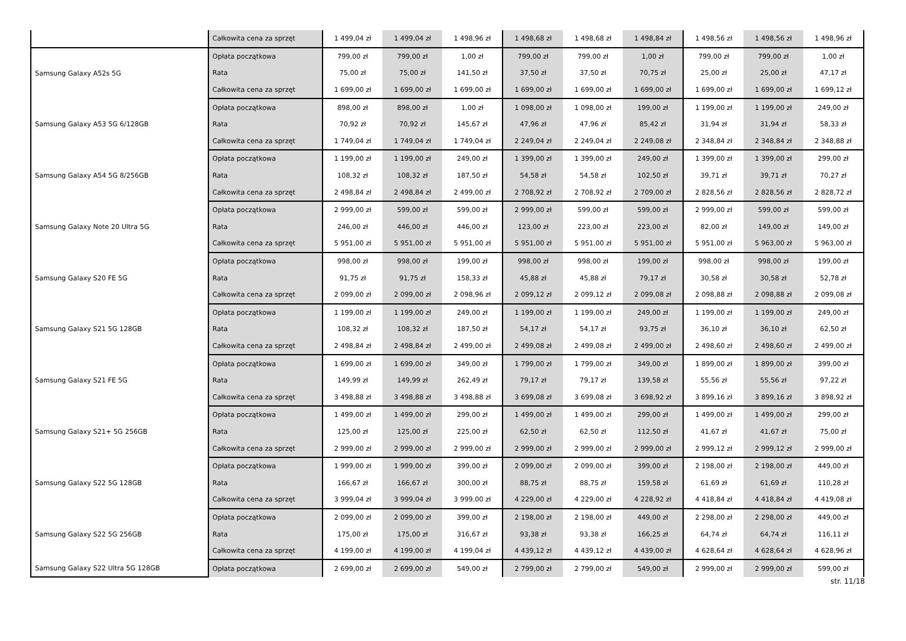| | Całkowita cena za sprzęt | 1 499,04 zł | 1 499,04 zł | 1 498,96 zł | 1 498,68 zł | 1 498,68 zł | 1 498,84 zł | 1 498,56 zł | 1 498,56 zł | 1 498,96 zł |
| Samsung Galaxy A52s 5G | Opłata początkowa | 799,00 zł | 799,00 zł | 1,00 zł | 799,00 zł | 799,00 zł | 1,00 zł | 799,00 zł | 799,00 zł | 1,00 zł |
| | Rata | 75,00 zł | 75,00 zł | 141,50 zł | 37,50 zł | 37,50 zł | 70,75 zł | 25,00 zł | 25,00 zł | 47,17 zł |
| | Całkowita cena za sprzęt | 1 699,00 zł | 1 699,00 zł | 1 699,00 zł | 1 699,00 zł | 1 699,00 zł | 1 699,00 zł | 1 699,00 zł | 1 699,00 zł | 1 699,12 zł |
| Samsung Galaxy A53 5G 6/128GB | Opłata początkowa | 898,00 zł | 898,00 zł | 1,00 zł | 1 098,00 zł | 1 098,00 zł | 199,00 zł | 1 199,00 zł | 1 199,00 zł | 249,00 zł |
| | Rata | 70,92 zł | 70,92 zł | 145,67 zł | 47,96 zł | 47,96 zł | 85,42 zł | 31,94 zł | 31,94 zł | 58,33 zł |
| | Całkowita cena za sprzęt | 1 749,04 zł | 1 749,04 zł | 1 749,04 zł | 2 249,04 zł | 2 249,04 zł | 2 249,08 zł | 2 348,84 zł | 2 348,84 zł | 2 348,88 zł |
| Samsung Galaxy A54 5G 8/256GB | Opłata początkowa | 1 199,00 zł | 1 199,00 zł | 249,00 zł | 1 399,00 zł | 1 399,00 zł | 249,00 zł | 1 399,00 zł | 1 399,00 zł | 299,00 zł |
| | Rata | 108,32 zł | 108,32 zł | 187,50 zł | 54,58 zł | 54,58 zł | 102,50 zł | 39,71 zł | 39,71 zł | 70,27 zł |
| | Całkowita cena za sprzęt | 2 498,84 zł | 2 498,84 zł | 2 499,00 zł | 2 708,92 zł | 2 708,92 zł | 2 709,00 zł | 2 828,56 zł | 2 828,56 zł | 2 828,72 zł |
| Samsung Galaxy Note 20 Ultra 5G | Opłata początkowa | 2 999,00 zł | 599,00 zł | 599,00 zł | 2 999,00 zł | 599,00 zł | 599,00 zł | 2 999,00 zł | 599,00 zł | 599,00 zł |
| | Rata | 246,00 zł | 446,00 zł | 446,00 zł | 123,00 zł | 223,00 zł | 223,00 zł | 82,00 zł | 149,00 zł | 149,00 zł |
| | Całkowita cena za sprzęt | 5 951,00 zł | 5 951,00 zł | 5 951,00 zł | 5 951,00 zł | 5 951,00 zł | 5 951,00 zł | 5 951,00 zł | 5 963,00 zł | 5 963,00 zł |
| Samsung Galaxy S20 FE 5G | Opłata początkowa | 998,00 zł | 998,00 zł | 199,00 zł | 998,00 zł | 998,00 zł | 199,00 zł | 998,00 zł | 998,00 zł | 199,00 zł |
| | Rata | 91,75 zł | 91,75 zł | 158,33 zł | 45,88 zł | 45,88 zł | 79,17 zł | 30,58 zł | 30,58 zł | 52,78 zł |
| | Całkowita cena za sprzęt | 2 099,00 zł | 2 099,00 zł | 2 098,96 zł | 2 099,12 zł | 2 099,12 zł | 2 099,08 zł | 2 098,88 zł | 2 098,88 zł | 2 099,08 zł |
| Samsung Galaxy S21 5G 128GB | Opłata początkowa | 1 199,00 zł | 1 199,00 zł | 249,00 zł | 1 199,00 zł | 1 199,00 zł | 249,00 zł | 1 199,00 zł | 1 199,00 zł | 249,00 zł |
| | Rata | 108,32 zł | 108,32 zł | 187,50 zł | 54,17 zł | 54,17 zł | 93,75 zł | 36,10 zł | 36,10 zł | 62,50 zł |
| | Całkowita cena za sprzęt | 2 498,84 zł | 2 498,84 zł | 2 499,00 zł | 2 499,08 zł | 2 499,08 zł | 2 499,00 zł | 2 498,60 zł | 2 498,60 zł | 2 499,00 zł |
| Samsung Galaxy S21 FE 5G | Opłata początkowa | 1 699,00 zł | 1 699,00 zł | 349,00 zł | 1 799,00 zł | 1 799,00 zł | 349,00 zł | 1 899,00 zł | 1 899,00 zł | 399,00 zł |
| | Rata | 149,99 zł | 149,99 zł | 262,49 zł | 79,17 zł | 79,17 zł | 139,58 zł | 55,56 zł | 55,56 zł | 97,22 zł |
| | Całkowita cena za sprzęt | 3 498,88 zł | 3 498,88 zł | 3 498,88 zł | 3 699,08 zł | 3 699,08 zł | 3 698,92 zł | 3 899,16 zł | 3 899,16 zł | 3 898,92 zł |
| Samsung Galaxy S21+ 5G 256GB | Opłata początkowa | 1 499,00 zł | 1 499,00 zł | 299,00 zł | 1 499,00 zł | 1 499,00 zł | 299,00 zł | 1 499,00 zł | 1 499,00 zł | 299,00 zł |
| | Rata | 125,00 zł | 125,00 zł | 225,00 zł | 62,50 zł | 62,50 zł | 112,50 zł | 41,67 zł | 41,67 zł | 75,00 zł |
| | Całkowita cena za sprzęt | 2 999,00 zł | 2 999,00 zł | 2 999,00 zł | 2 999,00 zł | 2 999,00 zł | 2 999,00 zł | 2 999,12 zł | 2 999,12 zł | 2 999,00 zł |
| Samsung Galaxy S22 5G 128GB | Opłata początkowa | 1 999,00 zł | 1 999,00 zł | 399,00 zł | 2 099,00 zł | 2 099,00 zł | 399,00 zł | 2 198,00 zł | 2 198,00 zł | 449,00 zł |
| | Rata | 166,67 zł | 166,67 zł | 300,00 zł | 88,75 zł | 88,75 zł | 159,58 zł | 61,69 zł | 61,69 zł | 110,28 zł |
| | Całkowita cena za sprzęt | 3 999,04 zł | 3 999,04 zł | 3 999,00 zł | 4 229,00 zł | 4 229,00 zł | 4 228,92 zł | 4 418,84 zł | 4 418,84 zł | 4 419,08 zł |
| Samsung Galaxy S22 5G 256GB | Opłata początkowa | 2 099,00 zł | 2 099,00 zł | 399,00 zł | 2 198,00 zł | 2 198,00 zł | 449,00 zł | 2 298,00 zł | 2 298,00 zł | 449,00 zł |
| | Rata | 175,00 zł | 175,00 zł | 316,67 zł | 93,38 zł | 93,38 zł | 166,25 zł | 64,74 zł | 64,74 zł | 116,11 zł |
| | Całkowita cena za sprzęt | 4 199,00 zł | 4 199,00 zł | 4 199,04 zł | 4 439,12 zł | 4 439,12 zł | 4 439,00 zł | 4 628,64 zł | 4 628,64 zł | 4 628,96 zł |
| Samsung Galaxy S22 Ultra 5G 128GB | Opłata początkowa | 2 699,00 zł | 2 699,00 zł | 549,00 zł | 2 799,00 zł | 2 799,00 zł | 549,00 zł | 2 999,00 zł | 2 999,00 zł | 599,00 zł |
str. 11/18